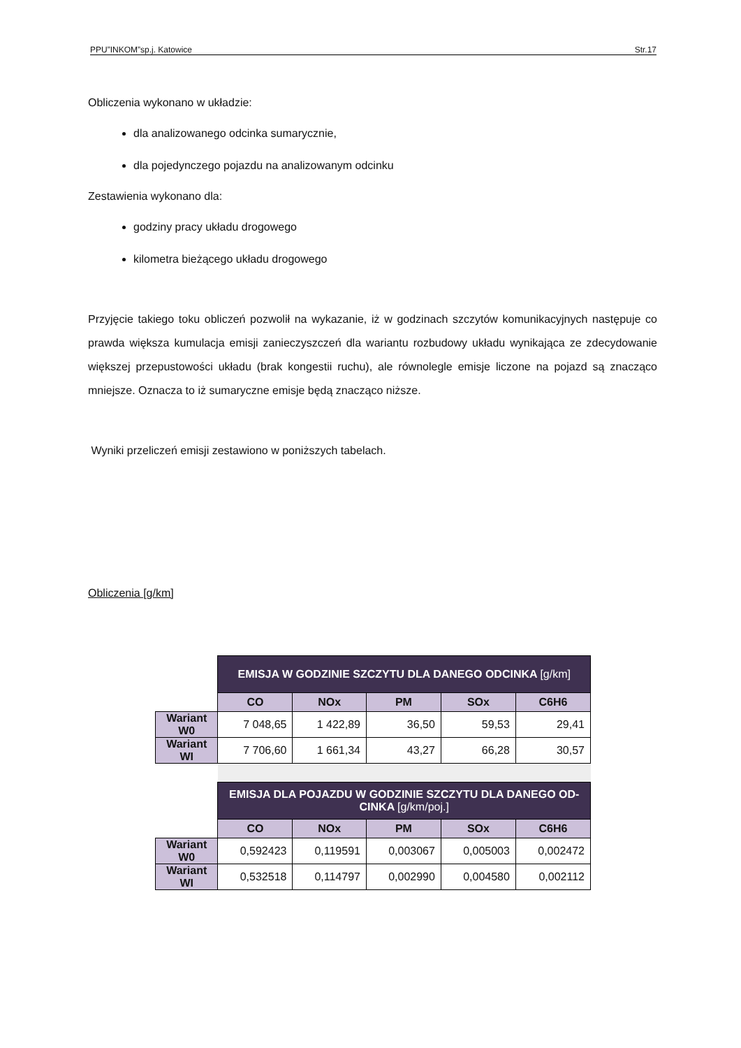PPU”INKOM”sp.j. Katowice Str.17
Obliczenia wykonano w układzie:
dla analizowanego odcinka sumarycznie,
dla pojedynczego pojazdu na analizowanym odcinku
Zestawienia wykonano dla:
godziny pracy układu drogowego
kilometra bieżącego układu drogowego
Przyjęcie takiego toku obliczeń pozwolił na wykazanie, iż w godzinach szczytów komunikacyjnych następuje co prawda większa kumulacja emisji zanieczyszczeń dla wariantu rozbudowy układu wynikająca ze zdecydowanie większej przepustowości układu (brak kongestii ruchu), ale równolegle emisje liczone na pojazd są znacząco mniejsze. Oznacza to iż sumaryczne emisje będą znacząco niższe.
Wyniki przeliczeń emisji zestawiono w poniższych tabelach.
Obliczenia [g/km]
| | EMISJA W GODZINIE SZCZYTU DLA DANEGO ODCINKA [g/km] | | | | |
| | CO | NOx | PM | SOx | C6H6 |
| Wariant W0 | 7 048,65 | 1 422,89 | 36,50 | 59,53 | 29,41 |
| Wariant WI | 7 706,60 | 1 661,34 | 43,27 | 66,28 | 30,57 |
| | EMISJA DLA POJAZDU W GODZINIE SZCZYTU DLA DANEGO OD-CINKA [g/km/poj.] | | | | |
| | CO | NOx | PM | SOx | C6H6 |
| Wariant W0 | 0,592423 | 0,119591 | 0,003067 | 0,005003 | 0,002472 |
| Wariant WI | 0,532518 | 0,114797 | 0,002990 | 0,004580 | 0,002112 |